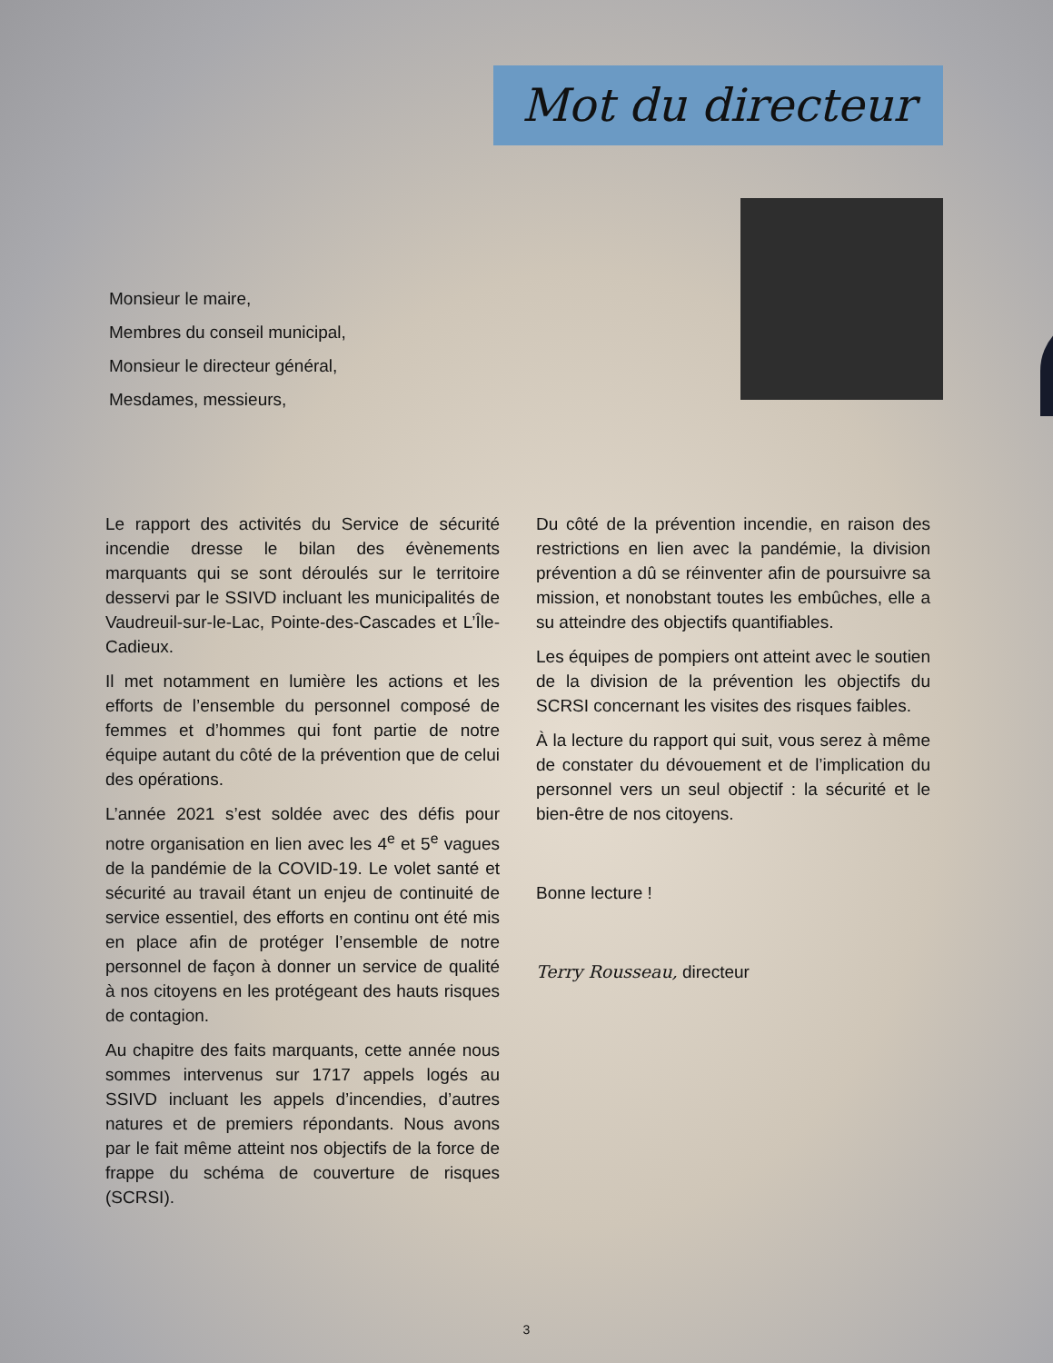Mot du directeur
Monsieur le maire,
Membres du conseil municipal,
Monsieur le directeur général,
Mesdames, messieurs,
Le rapport des activités du Service de sécurité incendie dresse le bilan des évènements marquants qui se sont déroulés sur le territoire desservi par le SSIVD incluant les municipalités de Vaudreuil-sur-le-Lac, Pointe-des-Cascades et L’Île-Cadieux.
Il met notamment en lumière les actions et les efforts de l’ensemble du personnel composé de femmes et d’hommes qui font partie de notre équipe autant du côté de la prévention que de celui des opérations.
L’année 2021 s’est soldée avec des défis pour notre organisation en lien avec les 4<sup>e</sup> et 5<sup>e</sup> vagues de la pandémie de la COVID-19. Le volet santé et sécurité au travail étant un enjeu de continuité de service essentiel, des efforts en continu ont été mis en place afin de protéger l’ensemble de notre personnel de façon à donner un service de qualité à nos citoyens en les protégeant des hauts risques de contagion.
Au chapitre des faits marquants, cette année nous sommes intervenus sur 1717 appels logés au SSIVD incluant les appels d’incendies, d’autres natures et de premiers répondants. Nous avons par le fait même atteint nos objectifs de la force de frappe du schéma de couverture de risques (SCRSI).
Du côté de la prévention incendie, en raison des restrictions en lien avec la pandémie, la division prévention a dû se réinventer afin de poursuivre sa mission, et nonobstant toutes les embûches, elle a su atteindre des objectifs quantifiables.
Les équipes de pompiers ont atteint avec le soutien de la division de la prévention les objectifs du SCRSI concernant les visites des risques faibles.
À la lecture du rapport qui suit, vous serez à même de constater du dévouement et de l’implication du personnel vers un seul objectif : la sécurité et le bien-être de nos citoyens.
Bonne lecture !
Terry Rousseau, directeur
3